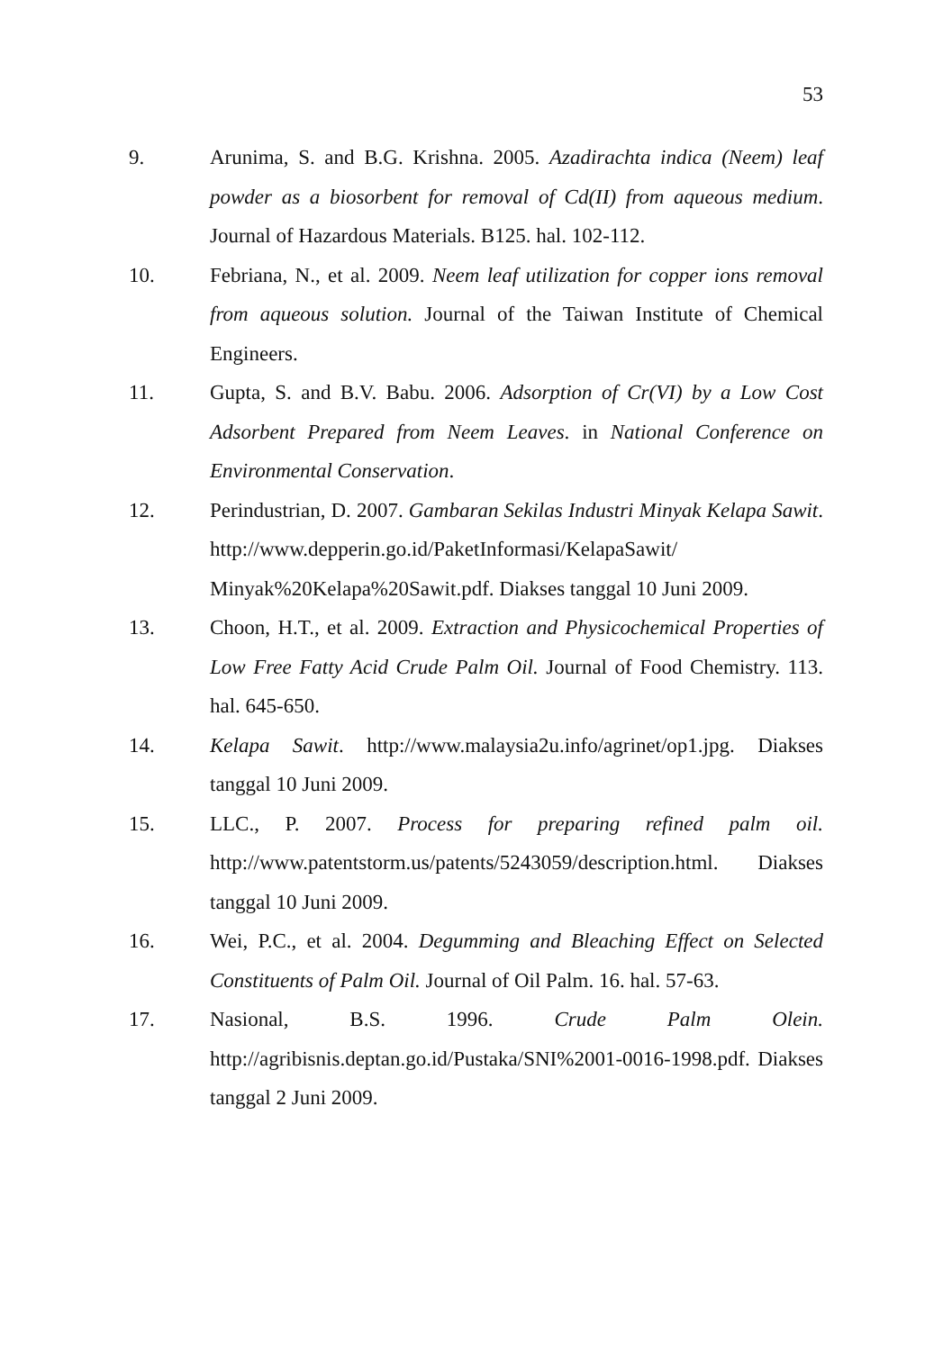53
9. Arunima, S. and B.G. Krishna. 2005. Azadirachta indica (Neem) leaf powder as a biosorbent for removal of Cd(II) from aqueous medium. Journal of Hazardous Materials. B125. hal. 102-112.
10. Febriana, N., et al. 2009. Neem leaf utilization for copper ions removal from aqueous solution. Journal of the Taiwan Institute of Chemical Engineers.
11. Gupta, S. and B.V. Babu. 2006. Adsorption of Cr(VI) by a Low Cost Adsorbent Prepared from Neem Leaves. in National Conference on Environmental Conservation.
12. Perindustrian, D. 2007. Gambaran Sekilas Industri Minyak Kelapa Sawit. http://www.depperin.go.id/PaketInformasi/KelapaSawit/ Minyak%20Kelapa%20Sawit.pdf. Diakses tanggal 10 Juni 2009.
13. Choon, H.T., et al. 2009. Extraction and Physicochemical Properties of Low Free Fatty Acid Crude Palm Oil. Journal of Food Chemistry. 113. hal. 645-650.
14. Kelapa Sawit. http://www.malaysia2u.info/agrinet/op1.jpg. Diakses tanggal 10 Juni 2009.
15. LLC., P. 2007. Process for preparing refined palm oil. http://www.patentstorm.us/patents/5243059/description.html. Diakses tanggal 10 Juni 2009.
16. Wei, P.C., et al. 2004. Degumming and Bleaching Effect on Selected Constituents of Palm Oil. Journal of Oil Palm. 16. hal. 57-63.
17. Nasional, B.S. 1996. Crude Palm Olein. http://agribisnis.deptan.go.id/Pustaka/SNI%2001-0016-1998.pdf. Diakses tanggal 2 Juni 2009.